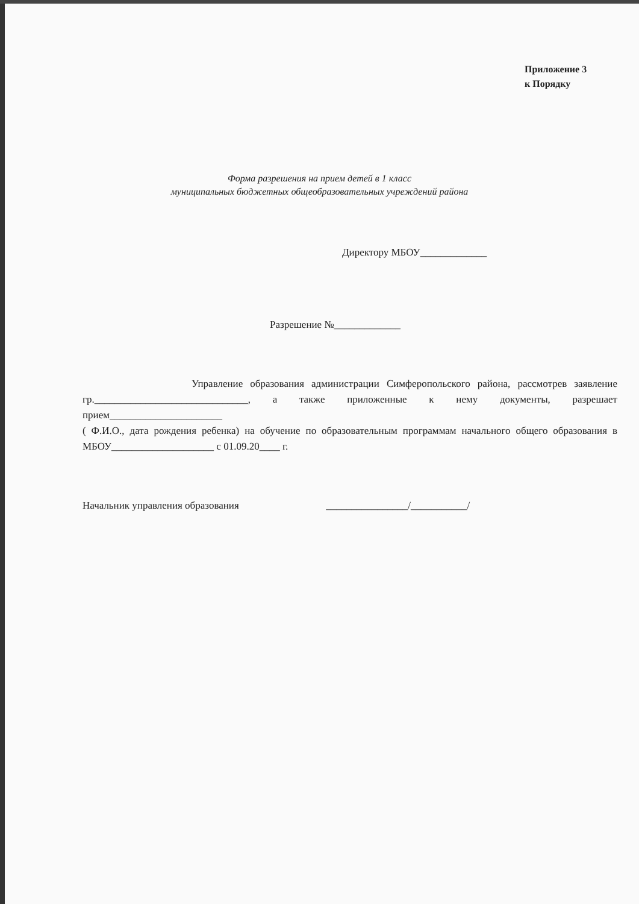Приложение 3
к Порядку
Форма разрешения на прием детей в 1 класс
муниципальных бюджетных общеобразовательных учреждений района
Директору МБОУ_____________
Разрешение №_____________
Управление образования администрации Симферопольского района, рассмотрев заявление гр.______________________________, а также приложенные к нему документы, разрешает прием______________________
( Ф.И.О., дата рождения ребенка) на обучение по образовательным программам начального общего образования в МБОУ____________________ с 01.09.20____ г.
Начальник управления образования ________________/___________/